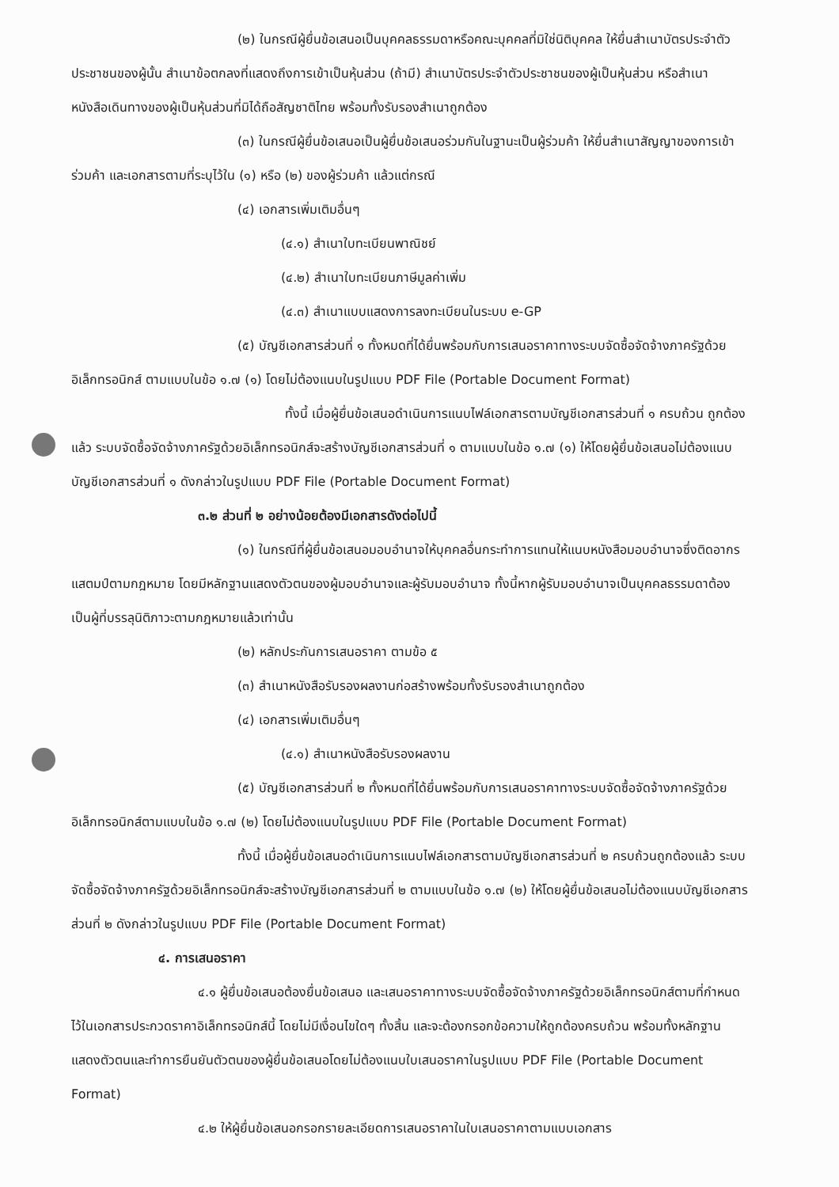(๒) ในกรณีผู้ยื่นข้อเสนอเป็นบุคคลธรรมดาหรือคณะบุคคลที่มิใช่นิติบุคคล ให้ยื่นสำเนาบัตรประจำตัวประชาชนของผู้นั้น สำเนาข้อตกลงที่แสดงถึงการเข้าเป็นหุ้นส่วน (ถ้ามี) สำเนาบัตรประจำตัวประชาชนของผู้เป็นหุ้นส่วน หรือสำเนาหนังสือเดินทางของผู้เป็นหุ้นส่วนที่มิได้ถือสัญชาติไทย พร้อมทั้งรับรองสำเนาถูกต้อง
(๓) ในกรณีผู้ยื่นข้อเสนอเป็นผู้ยื่นข้อเสนอร่วมกันในฐานะเป็นผู้ร่วมค้า ให้ยื่นสำเนาสัญญาของการเข้าร่วมค้า และเอกสารตามที่ระบุไว้ใน (๑) หรือ (๒) ของผู้ร่วมค้า แล้วแต่กรณี
(๔) เอกสารเพิ่มเติมอื่นๆ
(๔.๑) สำเนาใบทะเบียนพาณิชย์
(๔.๒) สำเนาใบทะเบียนภาษีมูลค่าเพิ่ม
(๔.๓) สำเนาแบบแสดงการลงทะเบียนในระบบ e-GP
(๕) บัญชีเอกสารส่วนที่ ๑ ทั้งหมดที่ได้ยื่นพร้อมกับการเสนอราคาทางระบบจัดซื้อจัดจ้างภาครัฐด้วยอิเล็กทรอนิกส์ ตามแบบในข้อ ๑.๗ (๑) โดยไม่ต้องแนบในรูปแบบ PDF File (Portable Document Format)
ทั้งนี้ เมื่อผู้ยื่นข้อเสนอดำเนินการแนบไฟล์เอกสารตามบัญชีเอกสารส่วนที่ ๑ ครบถ้วน ถูกต้องแล้ว ระบบจัดซื้อจัดจ้างภาครัฐด้วยอิเล็กทรอนิกส์จะสร้างบัญชีเอกสารส่วนที่ ๑ ตามแบบในข้อ ๑.๗ (๑) ให้โดยผู้ยื่นข้อเสนอไม่ต้องแนบบัญชีเอกสารส่วนที่ ๑ ดังกล่าวในรูปแบบ PDF File (Portable Document Format)
๓.๒ ส่วนที่ ๒ อย่างน้อยต้องมีเอกสารดังต่อไปนี้
(๑) ในกรณีที่ผู้ยื่นข้อเสนอมอบอำนาจให้บุคคลอื่นกระทำการแทนให้แนบหนังสือมอบอำนาจซึ่งติดอากรแสตมป์ตามกฎหมาย โดยมีหลักฐานแสดงตัวตนของผู้มอบอำนาจและผู้รับมอบอำนาจ ทั้งนี้หากผู้รับมอบอำนาจเป็นบุคคลธรรมดาต้องเป็นผู้ที่บรรลุนิติภาวะตามกฎหมายแล้วเท่านั้น
(๒) หลักประกันการเสนอราคา ตามข้อ ๕
(๓) สำเนาหนังสือรับรองผลงานก่อสร้างพร้อมทั้งรับรองสำเนาถูกต้อง
(๔) เอกสารเพิ่มเติมอื่นๆ
(๔.๑) สำเนาหนังสือรับรองผลงาน
(๕) บัญชีเอกสารส่วนที่ ๒ ทั้งหมดที่ได้ยื่นพร้อมกับการเสนอราคาทางระบบจัดซื้อจัดจ้างภาครัฐด้วยอิเล็กทรอนิกส์ตามแบบในข้อ ๑.๗ (๒) โดยไม่ต้องแนบในรูปแบบ PDF File (Portable Document Format)
ทั้งนี้ เมื่อผู้ยื่นข้อเสนอดำเนินการแนบไฟล์เอกสารตามบัญชีเอกสารส่วนที่ ๒ ครบถ้วนถูกต้องแล้ว ระบบจัดซื้อจัดจ้างภาครัฐด้วยอิเล็กทรอนิกส์จะสร้างบัญชีเอกสารส่วนที่ ๒ ตามแบบในข้อ ๑.๗ (๒) ให้โดยผู้ยื่นข้อเสนอไม่ต้องแนบบัญชีเอกสารส่วนที่ ๒ ดังกล่าวในรูปแบบ PDF File (Portable Document Format)
๔. การเสนอราคา
๔.๑ ผู้ยื่นข้อเสนอต้องยื่นข้อเสนอ และเสนอราคาทางระบบจัดซื้อจัดจ้างภาครัฐด้วยอิเล็กทรอนิกส์ตามที่กำหนดไว้ในเอกสารประกวดราคาอิเล็กทรอนิกส์นี้ โดยไม่มีเงื่อนไขใดๆ ทั้งสิ้น และจะต้องกรอกข้อความให้ถูกต้องครบถ้วน พร้อมทั้งหลักฐานแสดงตัวตนและทำการยืนยันตัวตนของผู้ยื่นข้อเสนอโดยไม่ต้องแนบใบเสนอราคาในรูปแบบ PDF File (Portable Document Format)
๔.๒ ให้ผู้ยื่นข้อเสนอกรอกรายละเอียดการเสนอราคาในใบเสนอราคาตามแบบเอกสาร